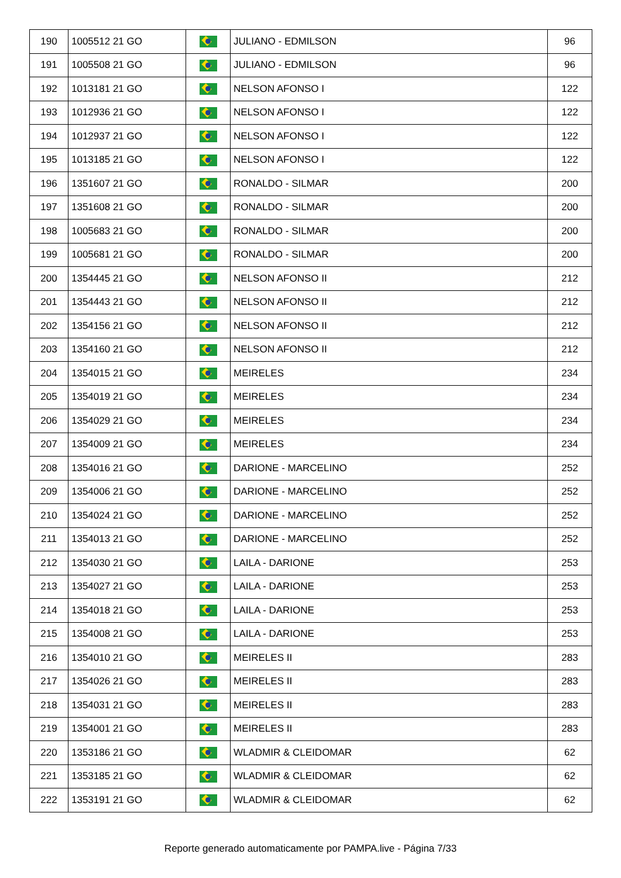| 190 | 1005512 21 GO | | JULIANO - EDMILSON | 96 |
| 191 | 1005508 21 GO | | JULIANO - EDMILSON | 96 |
| 192 | 1013181 21 GO | | NELSON AFONSO I | 122 |
| 193 | 1012936 21 GO | | NELSON AFONSO I | 122 |
| 194 | 1012937 21 GO | | NELSON AFONSO I | 122 |
| 195 | 1013185 21 GO | | NELSON AFONSO I | 122 |
| 196 | 1351607 21 GO | | RONALDO - SILMAR | 200 |
| 197 | 1351608 21 GO | | RONALDO - SILMAR | 200 |
| 198 | 1005683 21 GO | | RONALDO - SILMAR | 200 |
| 199 | 1005681 21 GO | | RONALDO - SILMAR | 200 |
| 200 | 1354445 21 GO | | NELSON AFONSO II | 212 |
| 201 | 1354443 21 GO | | NELSON AFONSO II | 212 |
| 202 | 1354156 21 GO | | NELSON AFONSO II | 212 |
| 203 | 1354160 21 GO | | NELSON AFONSO II | 212 |
| 204 | 1354015 21 GO | | MEIRELES | 234 |
| 205 | 1354019 21 GO | | MEIRELES | 234 |
| 206 | 1354029 21 GO | | MEIRELES | 234 |
| 207 | 1354009 21 GO | | MEIRELES | 234 |
| 208 | 1354016 21 GO | | DARIONE - MARCELINO | 252 |
| 209 | 1354006 21 GO | | DARIONE - MARCELINO | 252 |
| 210 | 1354024 21 GO | | DARIONE - MARCELINO | 252 |
| 211 | 1354013 21 GO | | DARIONE - MARCELINO | 252 |
| 212 | 1354030 21 GO | | LAILA - DARIONE | 253 |
| 213 | 1354027 21 GO | | LAILA - DARIONE | 253 |
| 214 | 1354018 21 GO | | LAILA - DARIONE | 253 |
| 215 | 1354008 21 GO | | LAILA - DARIONE | 253 |
| 216 | 1354010 21 GO | | MEIRELES II | 283 |
| 217 | 1354026 21 GO | | MEIRELES II | 283 |
| 218 | 1354031 21 GO | | MEIRELES II | 283 |
| 219 | 1354001 21 GO | | MEIRELES II | 283 |
| 220 | 1353186 21 GO | | WLADMIR & CLEIDOMAR | 62 |
| 221 | 1353185 21 GO | | WLADMIR & CLEIDOMAR | 62 |
| 222 | 1353191 21 GO | | WLADMIR & CLEIDOMAR | 62 |
Reporte generado automaticamente por PAMPA.live - Página 7/33